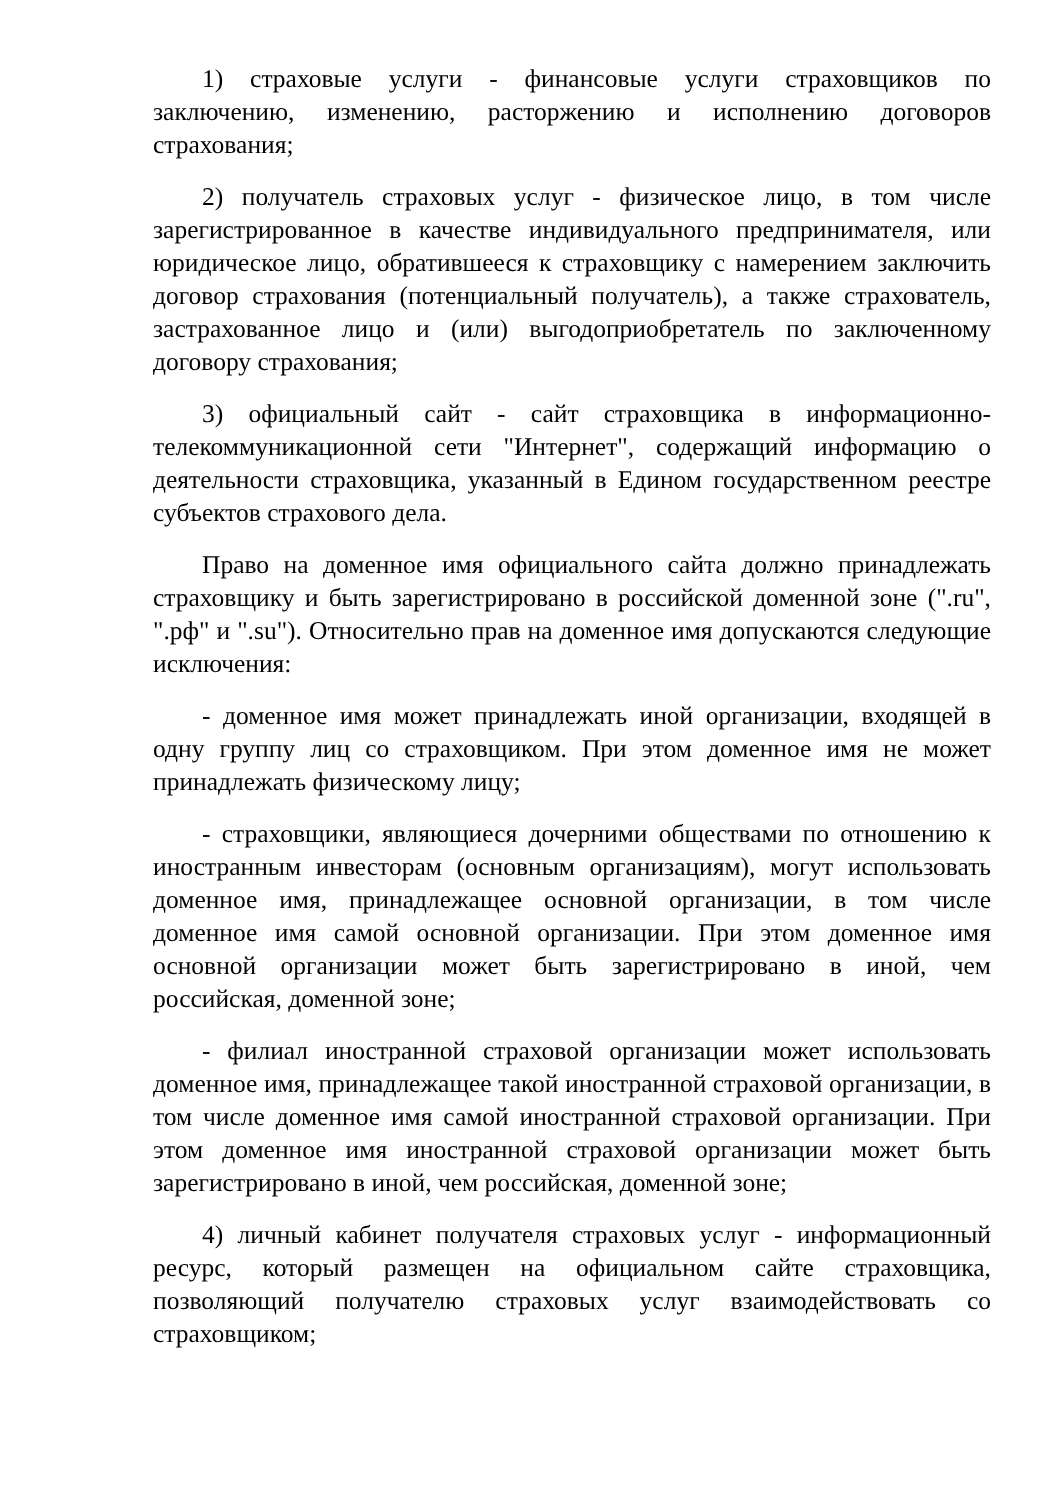1) страховые услуги - финансовые услуги страховщиков по заключению, изменению, расторжению и исполнению договоров страхования;
2) получатель страховых услуг - физическое лицо, в том числе зарегистрированное в качестве индивидуального предпринимателя, или юридическое лицо, обратившееся к страховщику с намерением заключить договор страхования (потенциальный получатель), а также страхователь, застрахованное лицо и (или) выгодоприобретатель по заключенному договору страхования;
3) официальный сайт - сайт страховщика в информационно-телекоммуникационной сети "Интернет", содержащий информацию о деятельности страховщика, указанный в Едином государственном реестре субъектов страхового дела.
Право на доменное имя официального сайта должно принадлежать страховщику и быть зарегистрировано в российской доменной зоне (".ru", ".рф" и ".su"). Относительно прав на доменное имя допускаются следующие исключения:
- доменное имя может принадлежать иной организации, входящей в одну группу лиц со страховщиком. При этом доменное имя не может принадлежать физическому лицу;
- страховщики, являющиеся дочерними обществами по отношению к иностранным инвесторам (основным организациям), могут использовать доменное имя, принадлежащее основной организации, в том числе доменное имя самой основной организации. При этом доменное имя основной организации может быть зарегистрировано в иной, чем российская, доменной зоне;
- филиал иностранной страховой организации может использовать доменное имя, принадлежащее такой иностранной страховой организации, в том числе доменное имя самой иностранной страховой организации. При этом доменное имя иностранной страховой организации может быть зарегистрировано в иной, чем российская, доменной зоне;
4) личный кабинет получателя страховых услуг - информационный ресурс, который размещен на официальном сайте страховщика, позволяющий получателю страховых услуг взаимодействовать со страховщиком;